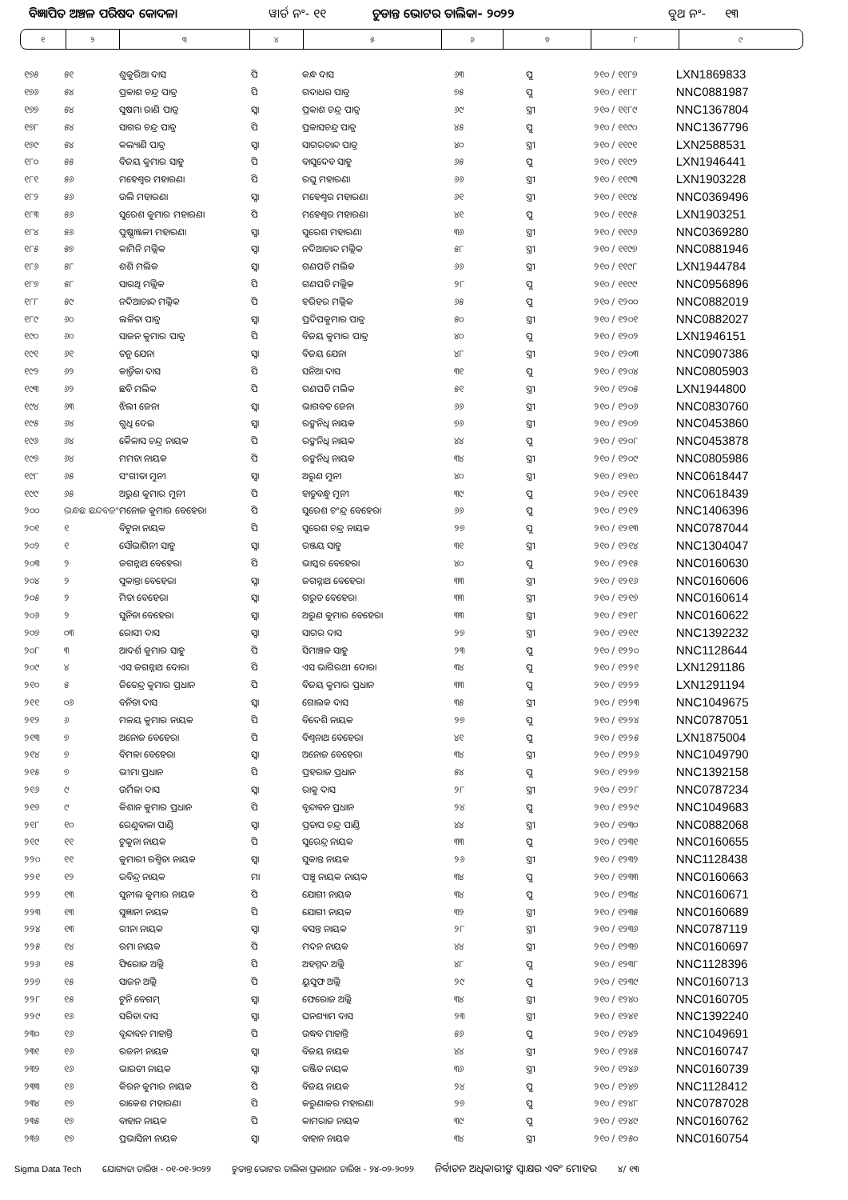ବିଜ୍ଞାପିତ ଅଞ୍ଚଳ ପରିଷଦ କୋଦଳା ୱାର୍ଡ ନଂ- ୧୧ ଚୁଡାନ୍ତ ଭୋଟର ତାଲିକା- ୨୦୨୨ ବୁଥ ନଂ- ୧୩
| ୧ | ୨ | ୩ | ୪ | ୫ | ୬ | ୭ | ୮ | ୯ |
| ୧୭୫ | ୫୧ | ଶୁକୁରିଆ ଦାସ | ପି | କନ୍ଧ ଦାସ | ୬୩ | ପୁ | ୨୧୦ / ୧୧୮୭ | LXN1869833 |
| ୧୭୬ | ୫୪ | ପ୍ରକାଶ ଚନ୍ଦ୍ର ପାତ୍ର | ପି | ଗଦାଧର ପାତ୍ର | ୭୫ | ପୁ | ୨୧୦ / ୧୧୮୮ | NNC0881987 |
| ୧୭୭ | ୫୪ | ସୁଷମା ରାଣି ପାତ୍ର | ସ୍ୱା | ପ୍ରକାଶ ଚନ୍ଦ୍ର ପାତ୍ର | ୬୯ | ସ୍ତ୍ରୀ | ୨୧୦ / ୧୧୮୯ | NNC1367804 |
| ୧୭୮ | ୫୪ | ସାଗର ଚନ୍ଦ୍ର ପାତ୍ର | ପି | ପ୍ରକାସଚନ୍ଦ୍ର ପାତ୍ର | ୪୫ | ପୁ | ୨୧୦ / ୧୧୯୦ | NNC1367796 |
| ୧୭୯ | ୫୪ | କଲ୍ୟାଣି ପାତ୍ର | ସ୍ୱା | ସାଗରଚାନ୍ଦ ପାତ୍ର | ୪୦ | ସ୍ତ୍ରୀ | ୨୧୦ / ୧୧୯୧ | LXN2588531 |
| ୧୮୦ | ୫୫ | ବିଜୟ କୁମାର ସାହୁ | ପି | ବାସୁଦେବ ସାହୁ | ୬୫ | ପୁ | ୨୧୦ / ୧୧୯୨ | LXN1946441 |
| ୧୮୧ | ୫୬ | ମହେଶ୍ୱର ମହାରଣା | ପି | ରଘୁ ମହାରଣା | ୬୬ | ସ୍ତ୍ରୀ | ୨୧୦ / ୧୧୯୩ | LXN1903228 |
| ୧୮୨ | ୫୬ | ଉଲି ମହାରଣା | ସ୍ୱା | ମହେଶ୍ୱର ମହାରଣା | ୬୧ | ସ୍ତ୍ରୀ | ୨୧୦ / ୧୧୯୪ | NNC0369496 |
| ୧୮୩ | ୫୬ | ସୁରେଶ କୁମାର ମହାରଣା | ପି | ମହେଶ୍ୱର ମହାରଣା | ୪୧ | ପୁ | ୨୧୦ / ୧୧୯୫ | LXN1903251 |
| ୧୮୪ | ୫୬ | ପୁଷ୍ପାଞ୍ଜଳୀ ମହାରଣା | ସ୍ୱା | ସୁରେଶ ମହାରଣା | ୩୬ | ସ୍ତ୍ରୀ | ୨୧୦ / ୧୧୯୬ | NNC0369280 |
| ୧୮୫ | ୫୭ | କାମିନି ମଲ୍ଲିକ | ସ୍ୱା | ନଦିଆଚାନ୍ଦ ମଲ୍ଲିକ | ୫୮ | ସ୍ତ୍ରୀ | ୨୧୦ / ୧୧୯୭ | NNC0881946 |
| ୧୮୬ | ୫୮ | ଶଶି ମଲିକ | ସ୍ୱା | ଗଣପତି ମଲିକ | ୬୬ | ସ୍ତ୍ରୀ | ୨୧୦ / ୧୧୯୮ | LXN1944784 |
| ୧୮୭ | ୫୮ | ସାରଥି ମଲ୍ଲିକ | ପି | ଗଣପତି ମଲ୍ଲିକ | ୨୮ | ପୁ | ୨୧୦ / ୧୧୯୯ | NNC0956896 |
| ୧୮୮ | ୫୯ | ନଦିଆଚାନ୍ଦ ମଲ୍ଲିକ | ପି | ହରିହର ମଲ୍ଲିକ | ୬୫ | ପୁ | ୨୧୦ / ୧୨୦୦ | NNC0882019 |
| ୧୮୯ | ୬୦ | ଲଳିତା ପାତ୍ର | ସ୍ୱା | ପ୍ରଦିପକୁମାର ପାତ୍ର | ୫୦ | ସ୍ତ୍ରୀ | ୨୧୦ / ୧୨୦୧ | NNC0882027 |
| ୧୯୦ | ୬୦ | ସାଜନ କୁମାର ପାତ୍ର | ପି | ବିଜୟ କୁମାର ପାତ୍ର | ୪୦ | ପୁ | ୨୧୦ / ୧୨୦୨ | LXN1946151 |
| ୧୯୧ | ୬୧ | ତନୁ ଯେନା | ସ୍ୱା | ବିଜୟ ଯେନା | ୪୮ | ସ୍ତ୍ରୀ | ୨୧୦ / ୧୨୦୩ | NNC0907386 |
| ୧୯୨ | ୬୨ | କାର୍ତ୍ତିକା ଦାସ | ପି | ସନିଆ ଦାସ | ୩୧ | ପୁ | ୨୧୦ / ୧୨୦୪ | NNC0805903 |
| ୧୯୩ | ୬୨ | ଛବି ମଲିକ | ପି | ଗଣପତି ମଲିକ | ୫୧ | ସ୍ତ୍ରୀ | ୨୧୦ / ୧୨୦୫ | LXN1944800 |
| ୧୯୪ | ୬୩ | ଝିଲୀ ଜେନା | ସ୍ୱା | ଭାଗବତ ଜେନା | ୬୬ | ସ୍ତ୍ରୀ | ୨୧୦ / ୧୨୦୬ | NNC0830760 |
| ୧୯୫ | ୬୪ | ଗୁଧି ଦେଇ | ସ୍ୱା | ରଙ୍କନିଧି ନାୟକ | ୭୬ | ସ୍ତ୍ରୀ | ୨୧୦ / ୧୨୦୭ | NNC0453860 |
| ୧୯୬ | ୬୪ | କୈଳାସ ଚନ୍ଦ୍ର ନାୟକ | ପି | ରଙ୍କନିଧି ନାୟକ | ୪୪ | ପୁ | ୨୧୦ / ୧୨୦୮ | NNC0453878 |
| ୧୯୭ | ୬୪ | ମମତା ନାୟକ | ପି | ରଙ୍କନିଧି ନାୟକ | ୩୪ | ସ୍ତ୍ରୀ | ୨୧୦ / ୧୨୦୯ | NNC0805986 |
| ୧୯୮ | ୬୫ | ସଂଗୀତା ମୁନୀ | ସ୍ୱା | ଅରୁଣ ମୁନୀ | ୪୦ | ସ୍ତ୍ରୀ | ୨୧୦ / ୧୨୧୦ | NNC0618447 |
| ୧୯୯ | ୬୫ | ଅରୁଣ କୁମାର ମୁନୀ | ପି | ହାଡୁବନ୍ଧୁ ମୁନୀ | ୩୯ | ପୁ | ୨୧୦ / ୧୨୧୧ | NNC0618439 |
| ୨୦୦ | ଭନ୍ଧଛ ଛନ୍ଦବଜଂ | ମନୋଜ କୁମାର ବେହେରା | ପି | ସୁରେଶ ଚଂନ୍ଦ୍ର ବେହେରା | ୬୬ | ପୁ | ୨୧୦ / ୧୨୧୨ | NNC1406396 |
| ୨୦୧ | ୧ | ବିଟୁନା ନାୟକ | ପି | ସୁରେଶ ଚନ୍ଦ୍ର ନାୟକ | ୨୭ | ପୁ | ୨୧୦ / ୧୨୧୩ | NNC0787044 |
| ୨୦୨ | ୧ | ସୌଭାଗିନୀ ସାହୁ | ସ୍ୱା | ରଞ୍ଜୟ ସାହୁ | ୩୧ | ସ୍ତ୍ରୀ | ୨୧୦ / ୧୨୧୪ | NNC1304047 |
| ୨୦୩ | ୨ | ଜଗନ୍ନାଥ ବେହେରା | ପି | ଭାସ୍କର ବେହେରା | ୪୦ | ପୁ | ୨୧୦ / ୧୨୧୫ | NNC0160630 |
| ୨୦୪ | ୨ | ସୁକାନ୍ତା ବେହେରା | ସ୍ୱା | ଜଗନ୍ନାଥ ବେହେରା | ୩୩ | ସ୍ତ୍ରୀ | ୨୧୦ / ୧୨୧୬ | NNC0160606 |
| ୨୦୫ | ୨ | ମିତା ବେହେରା | ସ୍ୱା | ଗରୁଡ ବେହେରା | ୩୩ | ସ୍ତ୍ରୀ | ୨୧୦ / ୧୨୧୭ | NNC0160614 |
| ୨୦୬ | ୨ | ସୁନିତା ବେହେରା | ସ୍ୱା | ଅରୁଣ କୁମାର ବେହେରା | ୩୩ | ସ୍ତ୍ରୀ | ୨୧୦ / ୧୨୧୮ | NNC0160622 |
| ୨୦୭ | ୦୩ | ରୋସୀ ଦାସ | ସ୍ୱା | ସାଗର ଦାସ | ୨୭ | ସ୍ତ୍ରୀ | ୨୧୦ / ୧୨୧୯ | NNC1392232 |
| ୨୦୮ | ୩ | ଆଦର୍ଶ କୁମାର ସାହୁ | ପି | ସିମାଞ୍ଚଳ ସାହୁ | ୨୩ | ପୁ | ୨୧୦ / ୧୨୨୦ | NNC1128644 |
| ୨୦୯ | ୪ | ଏସ ଜଗନ୍ନାଥ ଦୋରା | ପି | ଏସ ଭାଗିରଥୀ ଦୋରା | ୩୪ | ପୁ | ୨୧୦ / ୧୨୨୧ | LXN1291186 |
| ୨୧୦ | ୫ | ଜିତେନ୍ଦ୍ର କୁମାର ପ୍ରଧାନ | ପି | ବିଜୟ କୁମାର ପ୍ରଧାନ | ୩୩ | ପୁ | ୨୧୦ / ୧୨୨୨ | LXN1291194 |
| ୨୧୧ | ୦୬ | ବନିତା ଦାସ | ସ୍ୱା | ଗୋଲକ ଦାସ | ୩୫ | ସ୍ତ୍ରୀ | ୨୧୦ / ୧୨୨୩ | NNC1049675 |
| ୨୧୨ | ୬ | ମଳୟ କୁମାର ନାୟକ | ପି | ବିଦେଶି ନାୟକ | ୨୭ | ପୁ | ୨୧୦ / ୧୨୨୪ | NNC0787051 |
| ୨୧୩ | ୭ | ଅନୋଜ ବେହେରା | ପି | ବିଶ୍ୱନାଥ ବେହେରା | ୪୧ | ପୁ | ୨୧୦ / ୧୨୨୫ | LXN1875004 |
| ୨୧୪ | ୭ | ବିମଳା ବେହେରା | ସ୍ୱା | ଅନୋଜ ବେହେରା | ୩୪ | ସ୍ତ୍ରୀ | ୨୧୦ / ୧୨୨୬ | NNC1049790 |
| ୨୧୫ | ୭ | ଭୀମା ପ୍ରଧାନ | ପି | ପ୍ରହରାଜ ପ୍ରଧାନ | ୫୪ | ପୁ | ୨୧୦ / ୧୨୨୭ | NNC1392158 |
| ୨୧୬ | ୯ | ଉର୍ମିଳା ଦାସ | ସ୍ୱା | ରାକୁ ଦାସ | ୨୮ | ସ୍ତ୍ରୀ | ୨୧୦ / ୧୨୨୮ | NNC0787234 |
| ୨୧୭ | ୯ | କିଶାନ କୁମାର ପ୍ରଧାନ | ପି | ବୃନ୍ଦାବନ ପ୍ରଧାନ | ୨୪ | ପୁ | ୨୧୦ / ୧୨୨୯ | NNC1049683 |
| ୨୧୮ | ୧୦ | ରେଣୁବାଳା ପାଣ୍ଡି | ସ୍ୱା | ପ୍ରତାପ ଚନ୍ଦ୍ର ପାଣ୍ଡି | ୪୪ | ସ୍ତ୍ରୀ | ୨୧୦ / ୧୨୩୦ | NNC0882068 |
| ୨୧୯ | ୧୧ | ଟୁକୁନା ନାୟକ | ପି | ସୁରେନ୍ଦ୍ର ନାୟକ | ୩୩ | ପୁ | ୨୧୦ / ୧୨୩୧ | NNC0160655 |
| ୨୨୦ | ୧୧ | କୁମାରୀ ରଶ୍ମିତା ନାୟକ | ସ୍ୱା | ସୁକାନ୍ତ ନାୟକ | ୨୬ | ସ୍ତ୍ରୀ | ୨୧୦ / ୧୨୩୨ | NNC1128438 |
| ୨୨୧ | ୧୨ | ରବିନ୍ଦ୍ର ନାୟକ | ମା | ପଞ୍ଚୁ ନାୟକ ନାୟକ | ୩୪ | ପୁ | ୨୧୦ / ୧୨୩୩ | NNC0160663 |
| ୨୨୨ | ୧୩ | ସୁନୀଲ କୁମାର ନାୟକ | ପି | ଯୋଗୀ ନାୟକ | ୩୪ | ପୁ | ୨୧୦ / ୧୨୩୪ | NNC0160671 |
| ୨୨୩ | ୧୩ | ସୁଜ୍ଞାନୀ ନାୟକ | ପି | ଯୋଗୀ ନାୟକ | ୩୨ | ସ୍ତ୍ରୀ | ୨୧୦ / ୧୨୩୫ | NNC0160689 |
| ୨୨୪ | ୧୩ | ରୀନା ନାୟକ | ସ୍ୱା | ବସନ୍ତ ନାୟକ | ୨୮ | ସ୍ତ୍ରୀ | ୨୧୦ / ୧୨୩୬ | NNC0787119 |
| ୨୨୫ | ୧୪ | ରମା ନାୟକ | ପି | ମଦନ ନାୟକ | ୪୪ | ସ୍ତ୍ରୀ | ୨୧୦ / ୧୨୩୭ | NNC0160697 |
| ୨୨୬ | ୧୫ | ଫିରୋଜ ଅଲ୍ଲି | ପି | ଅହମ୍ମଦ ଅଲ୍ଲି | ୪୮ | ପୁ | ୨୧୦ / ୧୨୩୮ | NNC1128396 |
| ୨୨୭ | ୧୫ | ସାଜନ ଅଲ୍ଲି | ପି | ୟୁସୁଫ ଅଲ୍ଲି | ୨୯ | ପୁ | ୨୧୦ / ୧୨୩୯ | NNC0160713 |
| ୨୨୮ | ୧୫ | ଟୁନି ବେଗମ୍ | ସ୍ୱା | ଫେରୋଜ ଅଲ୍ଲି | ୩୪ | ସ୍ତ୍ରୀ | ୨୧୦ / ୧୨୪୦ | NNC0160705 |
| ୨୨୯ | ୧୬ | ସରିତା ଦାସ | ସ୍ୱା | ଘନଶ୍ୟାମ ଦାସ | ୨୩ | ସ୍ତ୍ରୀ | ୨୧୦ / ୧୨୪୧ | NNC1392240 |
| ୨୩୦ | ୧୬ | ବୃନ୍ଦାବନ ମାହାନ୍ତି | ପି | ଉଦ୍ଧବ ମାହାନ୍ତି | ୫୬ | ପୁ | ୨୧୦ / ୧୨୪୨ | NNC1049691 |
| ୨୩୧ | ୧୬ | ରଜନୀ ନାୟକ | ସ୍ୱା | ବିଜୟ ନାୟକ | ୪୪ | ସ୍ତ୍ରୀ | ୨୧୦ / ୧୨୪୫ | NNC0160747 |
| ୨୩୨ | ୧୬ | ଭାରତୀ ନାୟକ | ସ୍ୱା | ରଞ୍ଜିତ ନାୟକ | ୩୬ | ସ୍ତ୍ରୀ | ୨୧୦ / ୧୨୪୬ | NNC0160739 |
| ୨୩୩ | ୧୬ | କିରନ କୁମାର ନାୟକ | ପି | ବିଜୟ ନାୟକ | ୨୪ | ପୁ | ୨୧୦ / ୧୨୪୭ | NNC1128412 |
| ୨୩୪ | ୧୭ | ରାକେଶ ମହାରଣା | ପି | କରୁଣାକର ମହାରଣା | ୨୭ | ପୁ | ୨୧୦ / ୧୨୪୮ | NNC0787028 |
| ୨୩୫ | ୧୭ | ବାହାନ ନାୟକ | ପି | କାମରାଜ ନାୟକ | ୩୯ | ପୁ | ୨୧୦ / ୧୨୪୯ | NNC0160762 |
| ୨୩୬ | ୧୭ | ପ୍ରଭାସିନୀ ନାୟକ | ସ୍ୱା | ବାହାନ ନାୟକ | ୩୪ | ସ୍ତ୍ରୀ | ୨୧୦ / ୧୨୫୦ | NNC0160754 |
Sigma Data Tech ଯୋଗ୍ୟତା ତାରିଖ - ୦୧-୦୧-୨୦୨୨ ଚୁଡାନ୍ତ ଭୋଟର ତାଲିକା ପ୍ରକାଶନ ତାରିଖ - ୨୪-୦୨-୨୦୨୨ ନିର୍ବାଚନ ଅଧିକାରୀଙ୍କ ସ୍ୱାକ୍ଷର ଏବଂ ମୋହର ୪/ ୧୩